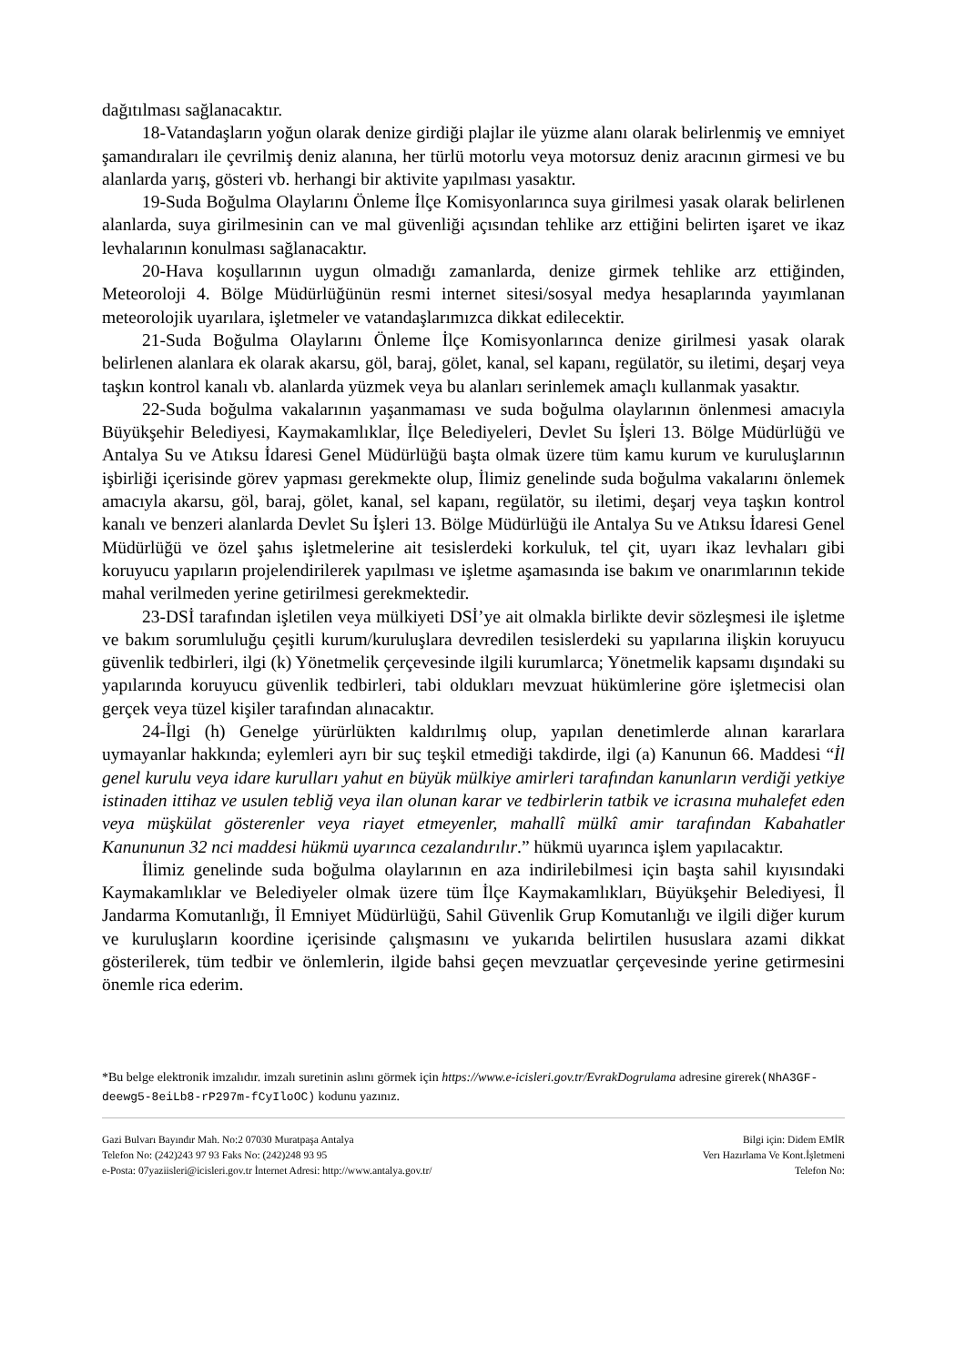dağıtılması sağlanacaktır.
18-Vatandaşların yoğun olarak denize girdiği plajlar ile yüzme alanı olarak belirlenmiş ve emniyet şamandıraları ile çevrilmiş deniz alanına, her türlü motorlu veya motorsuz deniz aracının girmesi ve bu alanlarda yarış, gösteri vb. herhangi bir aktivite yapılması yasaktır.
19-Suda Boğulma Olaylarını Önleme İlçe Komisyonlarınca suya girilmesi yasak olarak belirlenen alanlarda, suya girilmesinin can ve mal güvenliği açısından tehlike arz ettiğini belirten işaret ve ikaz levhalarının konulması sağlanacaktır.
20-Hava koşullarının uygun olmadığı zamanlarda, denize girmek tehlike arz ettiğinden, Meteoroloji 4. Bölge Müdürlüğünün resmi internet sitesi/sosyal medya hesaplarında yayımlanan meteorolojik uyarılara, işletmeler ve vatandaşlarımızca dikkat edilecektir.
21-Suda Boğulma Olaylarını Önleme İlçe Komisyonlarınca denize girilmesi yasak olarak belirlenen alanlara ek olarak akarsu, göl, baraj, gölet, kanal, sel kapanı, regülatör, su iletimi, deşarj veya taşkın kontrol kanalı vb. alanlarda yüzmek veya bu alanları serinlemek amaçlı kullanmak yasaktır.
22-Suda boğulma vakalarının yaşanmaması ve suda boğulma olaylarının önlenmesi amacıyla Büyükşehir Belediyesi, Kaymakamlıklar, İlçe Belediyeleri, Devlet Su İşleri 13. Bölge Müdürlüğü ve Antalya Su ve Atıksu İdaresi Genel Müdürlüğü başta olmak üzere tüm kamu kurum ve kuruluşlarının işbirliği içerisinde görev yapması gerekmekte olup, İlimiz genelinde suda boğulma vakalarını önlemek amacıyla akarsu, göl, baraj, gölet, kanal, sel kapanı, regülatör, su iletimi, deşarj veya taşkın kontrol kanalı ve benzeri alanlarda Devlet Su İşleri 13. Bölge Müdürlüğü ile Antalya Su ve Atıksu İdaresi Genel Müdürlüğü ve özel şahıs işletmelerine ait tesislerdeki korkuluk, tel çit, uyarı ikaz levhaları gibi koruyucu yapıların projelendirilerek yapılması ve işletme aşamasında ise bakım ve onarımlarının tekide mahal verilmeden yerine getirilmesi gerekmektedir.
23-DSİ tarafından işletilen veya mülkiyeti DSİ’ye ait olmakla birlikte devir sözleşmesi ile işletme ve bakım sorumluluğu çeşitli kurum/kuruluşlara devredilen tesislerdeki su yapılarına ilişkin koruyucu güvenlik tedbirleri, ilgi (k) Yönetmelik çerçevesinde ilgili kurumlarca; Yönetmelik kapsamı dışındaki su yapılarında koruyucu güvenlik tedbirleri, tabi oldukları mevzuat hükümlerine göre işletmecisi olan gerçek veya tüzel kişiler tarafından alınacaktır.
24-İlgi (h) Genelge yürürlükten kaldırılmış olup, yapılan denetimlerde alınan kararlara uymayanlar hakkında; eylemleri ayrı bir suç teşkil etmediği takdirde, ilgi (a) Kanunun 66. Maddesi “İl genel kurulu veya idare kurulları yahut en büyük mülkiye amirleri tarafından kanunların verdiği yetkiye istinaden ittihaz ve usulen tebliğ veya ilan olunan karar ve tedbirlerin tatbik ve icrasına muhalefet eden veya müşkülat gösterenler veya riayet etmeyenler, mahallî mülkî amir tarafından Kabahatler Kanununun 32 nci maddesi hükmü uyarınca cezalandırılır.” hükmü uyarınca işlem yapılacaktır.
İlimiz genelinde suda boğulma olaylarının en aza indirilebilmesi için başta sahil kıyısındaki Kaymakamlıklar ve Belediyeler olmak üzere tüm İlçe Kaymakamlıkları, Büyükşehir Belediyesi, İl Jandarma Komutanlığı, İl Emniyet Müdürlüğü, Sahil Güvenlik Grup Komutanlığı ve ilgili diğer kurum ve kuruluşların koordine içerisinde çalışmasını ve yukarıda belirtilen hususlara azami dikkat gösterilerek, tüm tedbir ve önlemlerin, ilgide bahsi geçen mevzuatlar çerçevesinde yerine getirmesini önemle rica ederim.
*Bu belge elektronik imzalıdır. imzalı suretinin aslını görmek için https://www.e-icisleri.gov.tr/EvrakDogrulama adresine girerek(NhA3GF-deewg5-8eiLb8-rP297m-fCyIloOC) kodunu yazınız.
Gazi Bulvarı Bayındır Mah. No:2 07030 Muratpaşa Antalya
Telefon No: (242)243 97 93 Faks No: (242)248 93 95
e-Posta: 07yaziisleri@icisleri.gov.tr İnternet Adresi: http://www.antalya.gov.tr/
Bilgi için: Didem EMİR
Verı Hazırlama Ve Kont.İşletmeni
Telefon No: